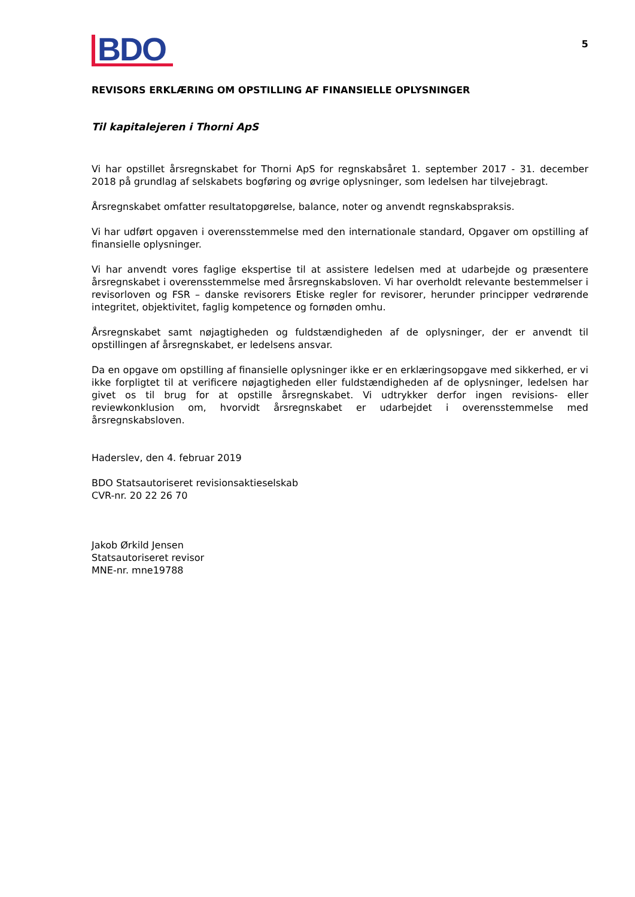BDO
5
REVISORS ERKLÆRING OM OPSTILLING AF FINANSIELLE OPLYSNINGER
Til kapitalejeren i Thorni ApS
Vi har opstillet årsregnskabet for Thorni ApS for regnskabsåret 1. september 2017 - 31. december 2018 på grundlag af selskabets bogføring og øvrige oplysninger, som ledelsen har tilvejebragt.
Årsregnskabet omfatter resultatopgørelse, balance, noter og anvendt regnskabspraksis.
Vi har udført opgaven i overensstemmelse med den internationale standard, Opgaver om opstilling af finansielle oplysninger.
Vi har anvendt vores faglige ekspertise til at assistere ledelsen med at udarbejde og præsentere årsregnskabet i overensstemmelse med årsregnskabsloven. Vi har overholdt relevante bestemmelser i revisorloven og FSR – danske revisorers Etiske regler for revisorer, herunder principper vedrørende integritet, objektivitet, faglig kompetence og fornøden omhu.
Årsregnskabet samt nøjagtigheden og fuldstændigheden af de oplysninger, der er anvendt til opstillingen af årsregnskabet, er ledelsens ansvar.
Da en opgave om opstilling af finansielle oplysninger ikke er en erklæringsopgave med sikkerhed, er vi ikke forpligtet til at verificere nøjagtigheden eller fuldstændigheden af de oplysninger, ledelsen har givet os til brug for at opstille årsregnskabet. Vi udtrykker derfor ingen revisions- eller reviewkonklusion om, hvorvidt årsregnskabet er udarbejdet i overensstemmelse med årsregnskabsloven.
Haderslev, den 4. februar 2019
BDO Statsautoriseret revisionsaktieselskab
CVR-nr. 20 22 26 70
Jakob Ørkild Jensen
Statsautoriseret revisor
MNE-nr. mne19788